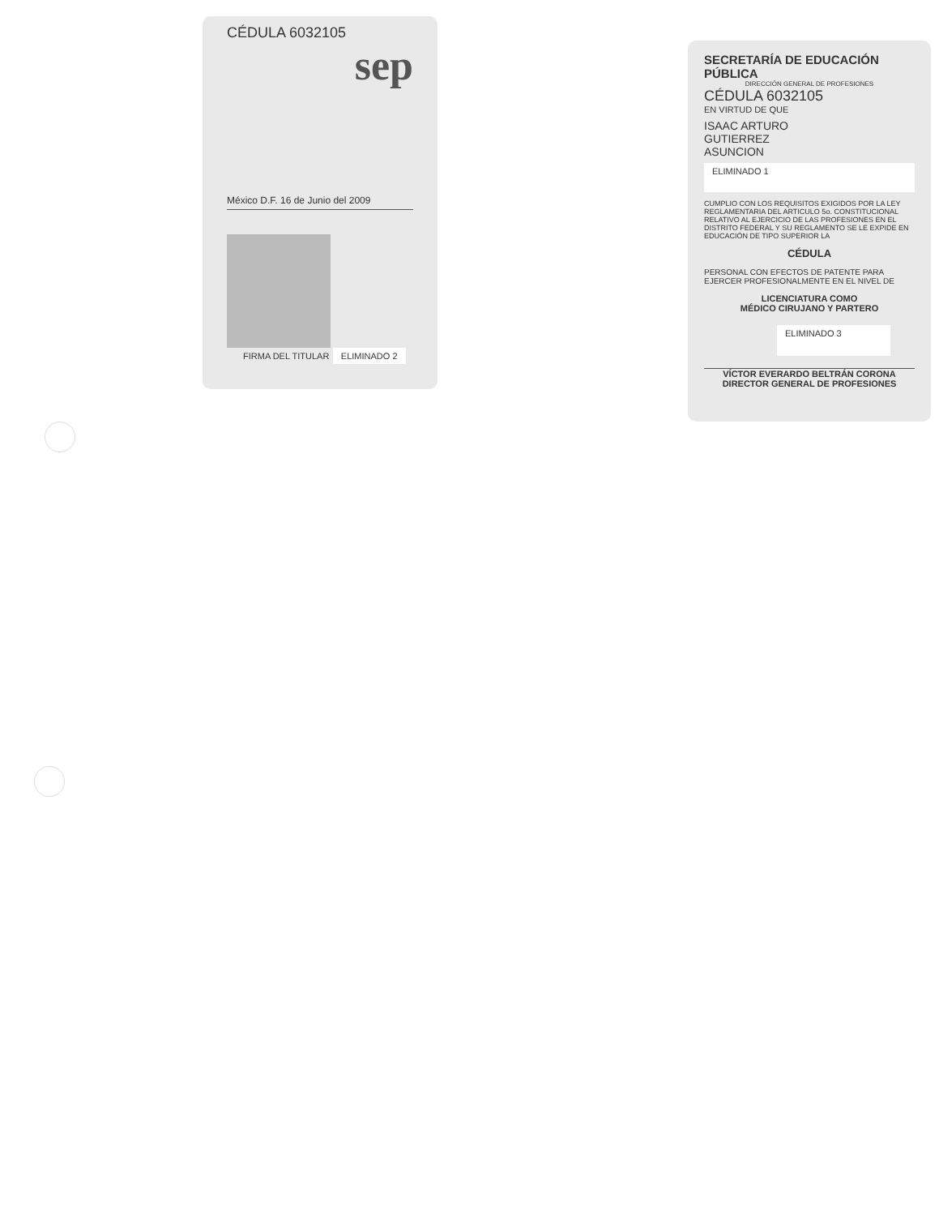CÉDULA 6032105
sep
México D.F. 16 de Junio del 2009
FIRMA DEL TITULAR ELIMINADO 2
SECRETARÍA DE EDUCACIÓN PÚBLICA
DIRECCIÓN GENERAL DE PROFESIONES
CÉDULA 6032105
EN VIRTUD DE QUE
ISAAC ARTURO
GUTIERREZ
ASUNCION
ELIMINADO 1
CUMPLIO CON LOS REQUISITOS EXIGIDOS POR LA LEY REGLAMENTARIA DEL ARTICULO 5o. CONSTITUCIONAL RELATIVO AL EJERCICIO DE LAS PROFESIONES EN EL DISTRITO FEDERAL Y SU REGLAMENTO SE LE EXPIDE EN EDUCACIÓN DE TIPO SUPERIOR LA
CÉDULA
PERSONAL CON EFECTOS DE PATENTE PARA EJERCER PROFESIONALMENTE EN EL NIVEL DE
LICENCIATURA COMO
MÉDICO CIRUJANO Y PARTERO
ELIMINADO 3
VÍCTOR EVERARDO BELTRÁN CORONA
DIRECTOR GENERAL DE PROFESIONES